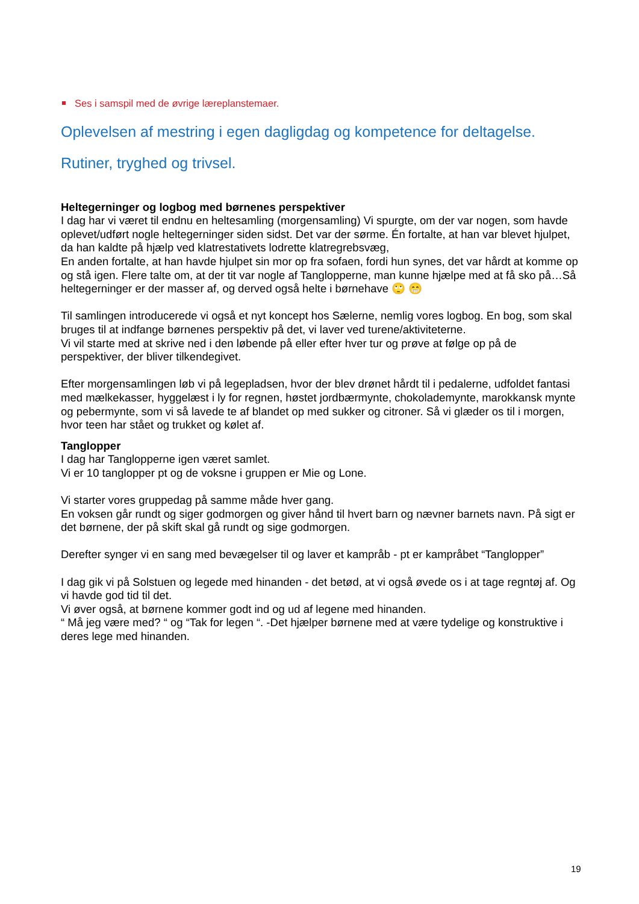Ses i samspil med de øvrige læreplanstemaer.
Oplevelsen af mestring i egen dagligdag og kompetence for deltagelse.
Rutiner, tryghed og trivsel.
Heltegerninger og logbog med børnenes perspektiver
I dag har vi været til endnu en heltesamling (morgensamling) Vi spurgte, om der var nogen, som havde oplevet/udført nogle heltegerninger siden sidst. Det var der sørme. Én fortalte, at han var blevet hjulpet, da han kaldte på hjælp ved klatrestativets lodrette klatregrebsvæg,
En anden fortalte, at han havde hjulpet sin mor op fra sofaen, fordi hun synes, det var hårdt at komme op og stå igen. Flere talte om, at der tit var nogle af Tanglopperne, man kunne hjælpe med at få sko på…Så heltegerninger er der masser af, og derved også helte i børnehave 🙄 😁
Til samlingen introducerede vi også et nyt koncept hos Sælerne, nemlig vores logbog. En bog, som skal bruges til at indfange børnenes perspektiv på det, vi laver ved turene/aktiviteterne.
Vi vil starte med at skrive ned i den løbende på eller efter hver tur og prøve at følge op på de perspektiver, der bliver tilkendegivet.
Efter morgensamlingen løb vi på legepladsen, hvor der blev drønet hårdt til i pedalerne, udfoldet fantasi med mælkekasser, hyggelæst i ly for regnen, høstet jordbærmynte, chokolademynte, marokkansk mynte og pebermynte, som vi så lavede te af blandet op med sukker og citroner. Så vi glæder os til i morgen, hvor teen har stået og trukket og kølet af.
Tanglopper
I dag har Tanglopperne igen været samlet.
Vi er 10 tanglopper pt og de voksne i gruppen er Mie og Lone.
Vi starter vores gruppedag på samme måde hver gang.
En voksen går rundt og siger godmorgen og giver hånd til hvert barn og nævner barnets navn. På sigt er det børnene, der på skift skal gå rundt og sige godmorgen.
Derefter synger vi en sang med bevægelser til og laver et kampråb - pt er kampråbet “Tanglopper”
I dag gik vi på Solstuen og legede med hinanden - det betød, at vi også øvede os i at tage regntøj af. Og vi havde god tid til det.
Vi øver også, at børnene kommer godt ind og ud af legene med hinanden.
“ Må jeg være med? “ og “Tak for legen “. -Det hjælper børnene med at være tydelige og konstruktive i deres lege med hinanden.
19